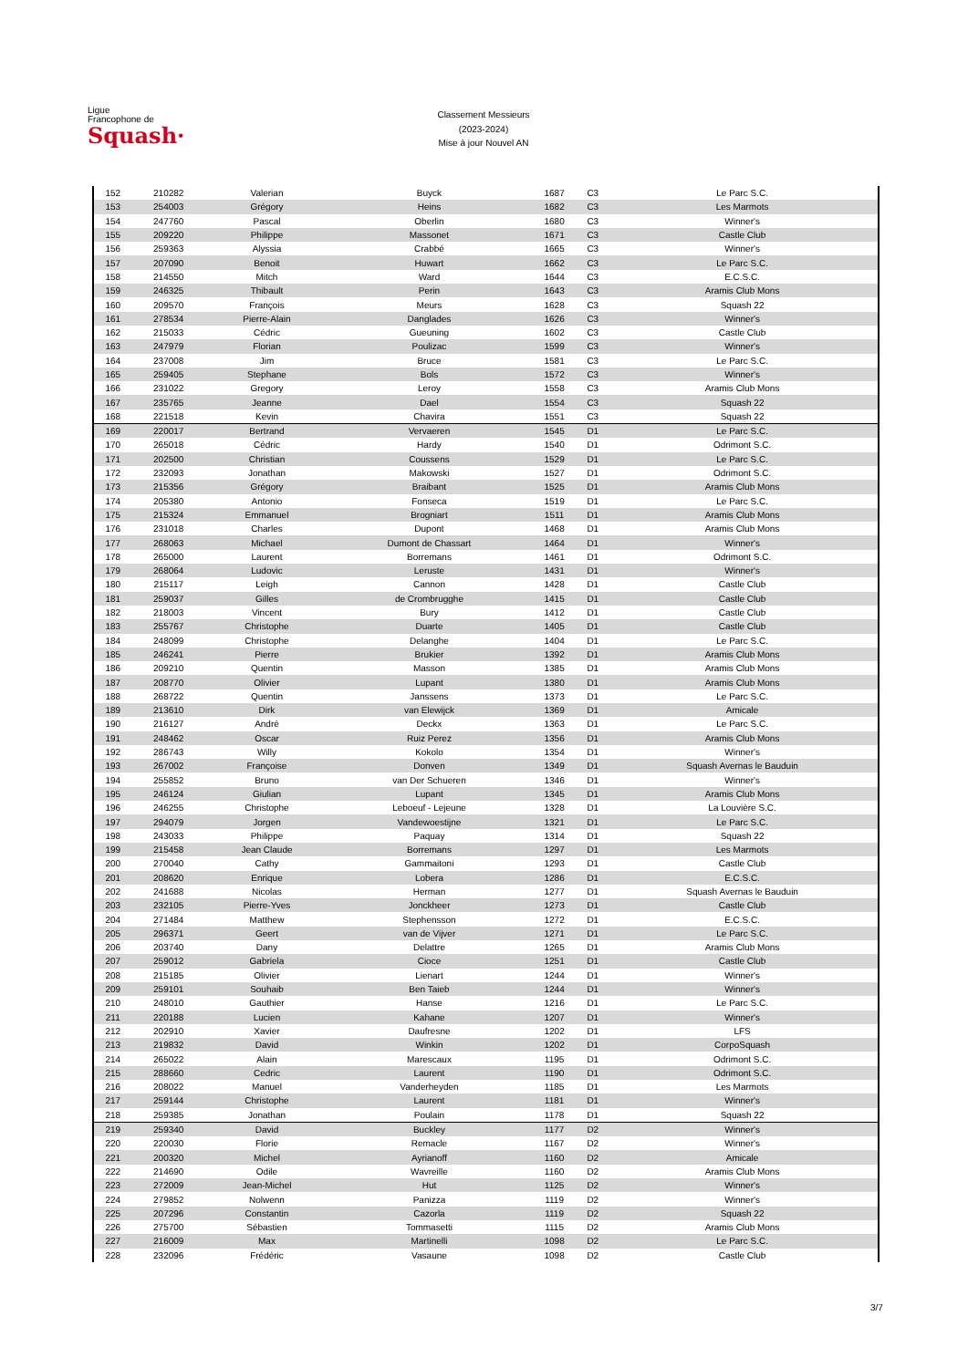Ligue
Francophone de
Squash·
Classement Messieurs
(2023-2024)
Mise à jour Nouvel AN
| 152 | 210282 | Valerian | Buyck | 1687 | C3 | Le Parc S.C. |
| 153 | 254003 | Grégory | Heins | 1682 | C3 | Les Marmots |
| 154 | 247760 | Pascal | Oberlin | 1680 | C3 | Winner's |
| 155 | 209220 | Philippe | Massonet | 1671 | C3 | Castle Club |
| 156 | 259363 | Alyssia | Crabbé | 1665 | C3 | Winner's |
| 157 | 207090 | Benoit | Huwart | 1662 | C3 | Le Parc S.C. |
| 158 | 214550 | Mitch | Ward | 1644 | C3 | E.C.S.C. |
| 159 | 246325 | Thibault | Perin | 1643 | C3 | Aramis Club Mons |
| 160 | 209570 | François | Meurs | 1628 | C3 | Squash 22 |
| 161 | 278534 | Pierre-Alain | Danglades | 1626 | C3 | Winner's |
| 162 | 215033 | Cédric | Gueuning | 1602 | C3 | Castle Club |
| 163 | 247979 | Florian | Poulizac | 1599 | C3 | Winner's |
| 164 | 237008 | Jim | Bruce | 1581 | C3 | Le Parc S.C. |
| 165 | 259405 | Stephane | Bols | 1572 | C3 | Winner's |
| 166 | 231022 | Gregory | Leroy | 1558 | C3 | Aramis Club Mons |
| 167 | 235765 | Jeanne | Dael | 1554 | C3 | Squash 22 |
| 168 | 221518 | Kevin | Chavira | 1551 | C3 | Squash 22 |
| 169 | 220017 | Bertrand | Vervaeren | 1545 | D1 | Le Parc S.C. |
| 170 | 265018 | Cédric | Hardy | 1540 | D1 | Odrimont S.C. |
| 171 | 202500 | Christian | Coussens | 1529 | D1 | Le Parc S.C. |
| 172 | 232093 | Jonathan | Makowski | 1527 | D1 | Odrimont S.C. |
| 173 | 215356 | Grégory | Braibant | 1525 | D1 | Aramis Club Mons |
| 174 | 205380 | Antonio | Fonseca | 1519 | D1 | Le Parc S.C. |
| 175 | 215324 | Emmanuel | Brogniart | 1511 | D1 | Aramis Club Mons |
| 176 | 231018 | Charles | Dupont | 1468 | D1 | Aramis Club Mons |
| 177 | 268063 | Michael | Dumont de Chassart | 1464 | D1 | Winner's |
| 178 | 265000 | Laurent | Borremans | 1461 | D1 | Odrimont S.C. |
| 179 | 268064 | Ludovic | Leruste | 1431 | D1 | Winner's |
| 180 | 215117 | Leigh | Cannon | 1428 | D1 | Castle Club |
| 181 | 259037 | Gilles | de Crombrugghe | 1415 | D1 | Castle Club |
| 182 | 218003 | Vincent | Bury | 1412 | D1 | Castle Club |
| 183 | 255767 | Christophe | Duarte | 1405 | D1 | Castle Club |
| 184 | 248099 | Christophe | Delanghe | 1404 | D1 | Le Parc S.C. |
| 185 | 246241 | Pierre | Brukier | 1392 | D1 | Aramis Club Mons |
| 186 | 209210 | Quentin | Masson | 1385 | D1 | Aramis Club Mons |
| 187 | 208770 | Olivier | Lupant | 1380 | D1 | Aramis Club Mons |
| 188 | 268722 | Quentin | Janssens | 1373 | D1 | Le Parc S.C. |
| 189 | 213610 | Dirk | van Elewijck | 1369 | D1 | Amicale |
| 190 | 216127 | André | Deckx | 1363 | D1 | Le Parc S.C. |
| 191 | 248462 | Oscar | Ruiz Perez | 1356 | D1 | Aramis Club Mons |
| 192 | 286743 | Willy | Kokolo | 1354 | D1 | Winner's |
| 193 | 267002 | Françoise | Donven | 1349 | D1 | Squash Avernas le Bauduin |
| 194 | 255852 | Bruno | van Der Schueren | 1346 | D1 | Winner's |
| 195 | 246124 | Giulian | Lupant | 1345 | D1 | Aramis Club Mons |
| 196 | 246255 | Christophe | Leboeuf - Lejeune | 1328 | D1 | La Louvière S.C. |
| 197 | 294079 | Jorgen | Vandewoestijne | 1321 | D1 | Le Parc S.C. |
| 198 | 243033 | Philippe | Paquay | 1314 | D1 | Squash 22 |
| 199 | 215458 | Jean Claude | Borremans | 1297 | D1 | Les Marmots |
| 200 | 270040 | Cathy | Gammaitoni | 1293 | D1 | Castle Club |
| 201 | 208620 | Enrique | Lobera | 1286 | D1 | E.C.S.C. |
| 202 | 241688 | Nicolas | Herman | 1277 | D1 | Squash Avernas le Bauduin |
| 203 | 232105 | Pierre-Yves | Jonckheer | 1273 | D1 | Castle Club |
| 204 | 271484 | Matthew | Stephensson | 1272 | D1 | E.C.S.C. |
| 205 | 296371 | Geert | van de Vijver | 1271 | D1 | Le Parc S.C. |
| 206 | 203740 | Dany | Delattre | 1265 | D1 | Aramis Club Mons |
| 207 | 259012 | Gabriela | Cioce | 1251 | D1 | Castle Club |
| 208 | 215185 | Olivier | Lienart | 1244 | D1 | Winner's |
| 209 | 259101 | Souhaib | Ben Taieb | 1244 | D1 | Winner's |
| 210 | 248010 | Gauthier | Hanse | 1216 | D1 | Le Parc S.C. |
| 211 | 220188 | Lucien | Kahane | 1207 | D1 | Winner's |
| 212 | 202910 | Xavier | Daufresne | 1202 | D1 | LFS |
| 213 | 219832 | David | Winkin | 1202 | D1 | CorpoSquash |
| 214 | 265022 | Alain | Marescaux | 1195 | D1 | Odrimont S.C. |
| 215 | 288660 | Cedric | Laurent | 1190 | D1 | Odrimont S.C. |
| 216 | 208022 | Manuel | Vanderheyden | 1185 | D1 | Les Marmots |
| 217 | 259144 | Christophe | Laurent | 1181 | D1 | Winner's |
| 218 | 259385 | Jonathan | Poulain | 1178 | D1 | Squash 22 |
| 219 | 259340 | David | Buckley | 1177 | D2 | Winner's |
| 220 | 220030 | Florie | Remacle | 1167 | D2 | Winner's |
| 221 | 200320 | Michel | Ayrianoff | 1160 | D2 | Amicale |
| 222 | 214690 | Odile | Wavreille | 1160 | D2 | Aramis Club Mons |
| 223 | 272009 | Jean-Michel | Hut | 1125 | D2 | Winner's |
| 224 | 279852 | Nolwenn | Panizza | 1119 | D2 | Winner's |
| 225 | 207296 | Constantin | Cazorla | 1119 | D2 | Squash 22 |
| 226 | 275700 | Sébastien | Tommasetti | 1115 | D2 | Aramis Club Mons |
| 227 | 216009 | Max | Martinelli | 1098 | D2 | Le Parc S.C. |
| 228 | 232096 | Frédéric | Vasaune | 1098 | D2 | Castle Club |
3/7